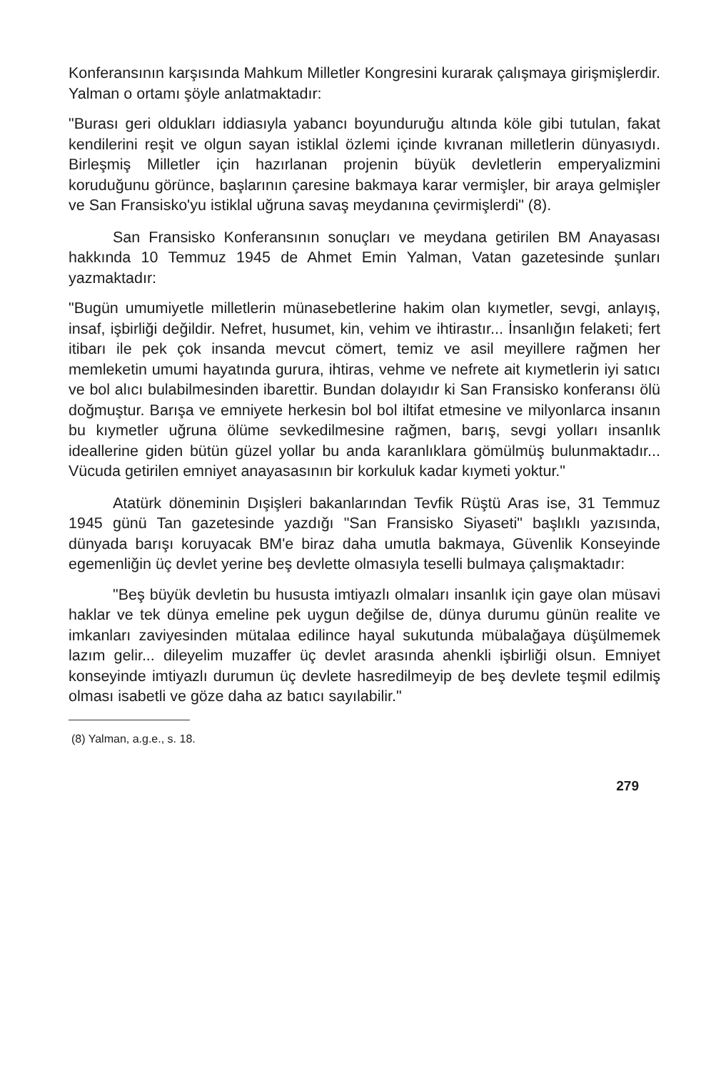Konferansının karşısında Mahkum Milletler Kongresini kurarak çalışmaya girişmişlerdir. Yalman o ortamı şöyle anlatmaktadır:
"Burası geri oldukları iddiasıyla yabancı boyunduruğu altında köle gibi tutulan, fakat kendilerini reşit ve olgun sayan istiklal özlemi içinde kıvranan milletlerin dünyasıydı. Birleşmiş Milletler için hazırlanan projenin büyük devletlerin emperyalizmini koruduğunu görünce, başlarının çaresine bakmaya karar vermişler, bir araya gelmişler ve San Fransisko'yu istiklal uğruna savaş meydanına çevirmişlerdi" (8).
San Fransisko Konferansının sonuçları ve meydana getirilen BM Anayasası hakkında 10 Temmuz 1945 de Ahmet Emin Yalman, Vatan gazetesinde şunları yazmaktadır:
"Bugün umumiyetle milletlerin münasebetlerine hakim olan kıymetler, sevgi, anlayış, insaf, işbirliği değildir. Nefret, husumet, kin, vehim ve ihtirastır... İnsanlığın felaketi; fert itibarı ile pek çok insanda mevcut cömert, temiz ve asil meyillere rağmen her memleketin umumi hayatında gurura, ihtiras, vehme ve nefrete ait kıymetlerin iyi satıcı ve bol alıcı bulabilmesinden ibarettir. Bundan dolayıdır ki San Fransisko konferansı ölü doğmuştur. Barışa ve emniyete herkesin bol bol iltifat etmesine ve milyonlarca insanın bu kıymetler uğruna ölüme sevkedilmesine rağmen, barış, sevgi yolları insanlık ideallerine giden bütün güzel yollar bu anda karanlıklara gömülmüş bulunmaktadır... Vücuda getirilen emniyet anayasasının bir korkuluk kadar kıymeti yoktur."
Atatürk döneminin Dışişleri bakanlarından Tevfik Rüştü Aras ise, 31 Temmuz 1945 günü Tan gazetesinde yazdığı "San Fransisko Siyaseti" başlıklı yazısında, dünyada barışı koruyacak BM'e biraz daha umutla bakmaya, Güvenlik Konseyinde egemenliğin üç devlet yerine beş devlette olmasıyla teselli bulmaya çalışmaktadır:
"Beş büyük devletin bu hususta imtiyazlı olmaları insanlık için gaye olan müsavi haklar ve tek dünya emeline pek uygun değilse de, dünya durumu günün realite ve imkanları zaviyesinden mütalaa edilince hayal sukutunda mübalağaya düşülmemek lazım gelir... dileyelim muzaffer üç devlet arasında ahenkli işbirliği olsun. Emniyet konseyinde imtiyazlı durumun üç devlete hasredilmeyip de beş devlete teşmil edilmiş olması isabetli ve göze daha az batıcı sayılabilir."
(8) Yalman, a.g.e., s. 18.
279